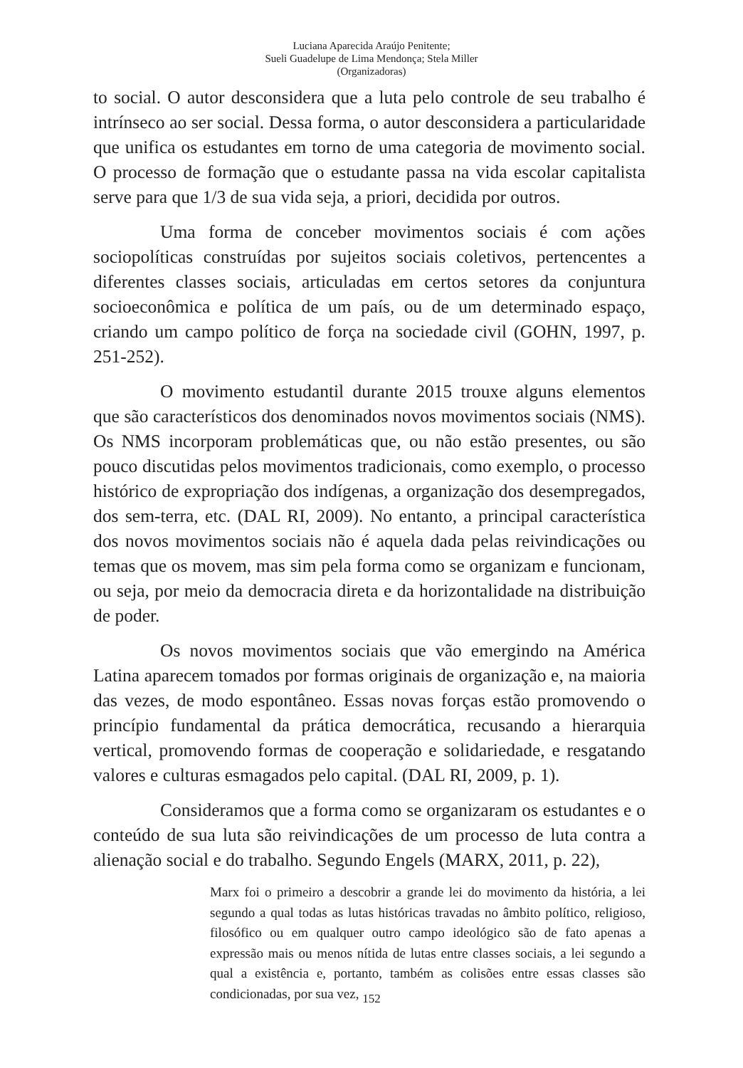Luciana Aparecida Araújo Penitente;
Sueli Guadelupe de Lima Mendonça; Stela Miller
(Organizadoras)
to social. O autor desconsidera que a luta pelo controle de seu trabalho é intrínseco ao ser social. Dessa forma, o autor desconsidera a particularidade que unifica os estudantes em torno de uma categoria de movimento social. O processo de formação que o estudante passa na vida escolar capitalista serve para que 1/3 de sua vida seja, a priori, decidida por outros.
Uma forma de conceber movimentos sociais é com ações sociopolíticas construídas por sujeitos sociais coletivos, pertencentes a diferentes classes sociais, articuladas em certos setores da conjuntura socioeconômica e política de um país, ou de um determinado espaço, criando um campo político de força na sociedade civil (GOHN, 1997, p. 251-252).
O movimento estudantil durante 2015 trouxe alguns elementos que são característicos dos denominados novos movimentos sociais (NMS). Os NMS incorporam problemáticas que, ou não estão presentes, ou são pouco discutidas pelos movimentos tradicionais, como exemplo, o processo histórico de expropriação dos indígenas, a organização dos desempregados, dos sem-terra, etc. (DAL RI, 2009). No entanto, a principal característica dos novos movimentos sociais não é aquela dada pelas reivindicações ou temas que os movem, mas sim pela forma como se organizam e funcionam, ou seja, por meio da democracia direta e da horizontalidade na distribuição de poder.
Os novos movimentos sociais que vão emergindo na América Latina aparecem tomados por formas originais de organização e, na maioria das vezes, de modo espontâneo. Essas novas forças estão promovendo o princípio fundamental da prática democrática, recusando a hierarquia vertical, promovendo formas de cooperação e solidariedade, e resgatando valores e culturas esmagados pelo capital. (DAL RI, 2009, p. 1).
Consideramos que a forma como se organizaram os estudantes e o conteúdo de sua luta são reivindicações de um processo de luta contra a alienação social e do trabalho. Segundo Engels (MARX, 2011, p. 22),
Marx foi o primeiro a descobrir a grande lei do movimento da história, a lei segundo a qual todas as lutas históricas travadas no âmbito político, religioso, filosófico ou em qualquer outro campo ideológico são de fato apenas a expressão mais ou menos nítida de lutas entre classes sociais, a lei segundo a qual a existência e, portanto, também as colisões entre essas classes são condicionadas, por sua vez,
152